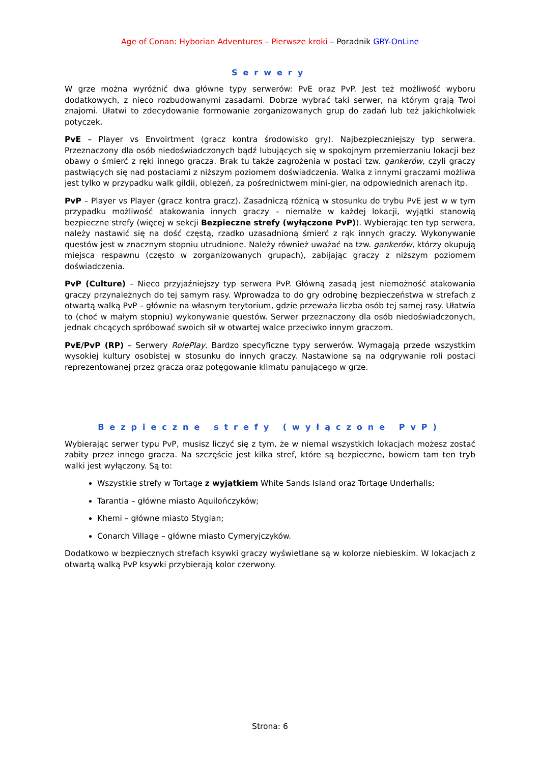Age of Conan: Hyborian Adventures – Pierwsze kroki – Poradnik GRY-OnLine
Serwery
W grze można wyróżnić dwa główne typy serwerów: PvE oraz PvP. Jest też możliwość wyboru dodatkowych, z nieco rozbudowanymi zasadami. Dobrze wybrać taki serwer, na którym grają Twoi znajomi. Ułatwi to zdecydowanie formowanie zorganizowanych grup do zadań lub też jakichkolwiek potyczek.
PvE – Player vs Envoirtment (gracz kontra środowisko gry). Najbezpieczniejszy typ serwera. Przeznaczony dla osób niedoświadczonych bądź lubujących się w spokojnym przemierzaniu lokacji bez obawy o śmierć z ręki innego gracza. Brak tu także zagrożenia w postaci tzw. gankerów, czyli graczy pastwiących się nad postaciami z niższym poziomem doświadczenia. Walka z innymi graczami możliwa jest tylko w przypadku walk gildii, oblężeń, za pośrednictwem mini-gier, na odpowiednich arenach itp.
PvP – Player vs Player (gracz kontra gracz). Zasadniczą różnicą w stosunku do trybu PvE jest w w tym przypadku możliwość atakowania innych graczy – niemalże w każdej lokacji, wyjątki stanowią bezpieczne strefy (więcej w sekcji Bezpieczne strefy (wyłączone PvP)). Wybierając ten typ serwera, należy nastawić się na dość częstą, rzadko uzasadnioną śmierć z rąk innych graczy. Wykonywanie questów jest w znacznym stopniu utrudnione. Należy również uważać na tzw. gankerów, którzy okupują miejsca respawnu (często w zorganizowanych grupach), zabijając graczy z niższym poziomem doświadczenia.
PvP (Culture) – Nieco przyjaźniejszy typ serwera PvP. Główną zasadą jest niemożność atakowania graczy przynależnych do tej samym rasy. Wprowadza to do gry odrobinę bezpieczeństwa w strefach z otwartą walką PvP – głównie na własnym terytorium, gdzie przeważa liczba osób tej samej rasy. Ułatwia to (choć w małym stopniu) wykonywanie questów. Serwer przeznaczony dla osób niedoświadczonych, jednak chcących spróbować swoich sił w otwartej walce przeciwko innym graczom.
PvE/PvP (RP) – Serwery RolePlay. Bardzo specyficzne typy serwerów. Wymagają przede wszystkim wysokiej kultury osobistej w stosunku do innych graczy. Nastawione są na odgrywanie roli postaci reprezentowanej przez gracza oraz potęgowanie klimatu panującego w grze.
Bezpieczne strefy (wyłączone PvP)
Wybierając serwer typu PvP, musisz liczyć się z tym, że w niemal wszystkich lokacjach możesz zostać zabity przez innego gracza. Na szczęście jest kilka stref, które są bezpieczne, bowiem tam ten tryb walki jest wyłączony. Są to:
Wszystkie strefy w Tortage z wyjątkiem White Sands Island oraz Tortage Underhalls;
Tarantia – główne miasto Aquilończyków;
Khemi – główne miasto Stygian;
Conarch Village – główne miasto Cymeryjczyków.
Dodatkowo w bezpiecznych strefach ksywki graczy wyświetlane są w kolorze niebieskim. W lokacjach z otwartą walką PvP ksywki przybierają kolor czerwony.
Strona: 6